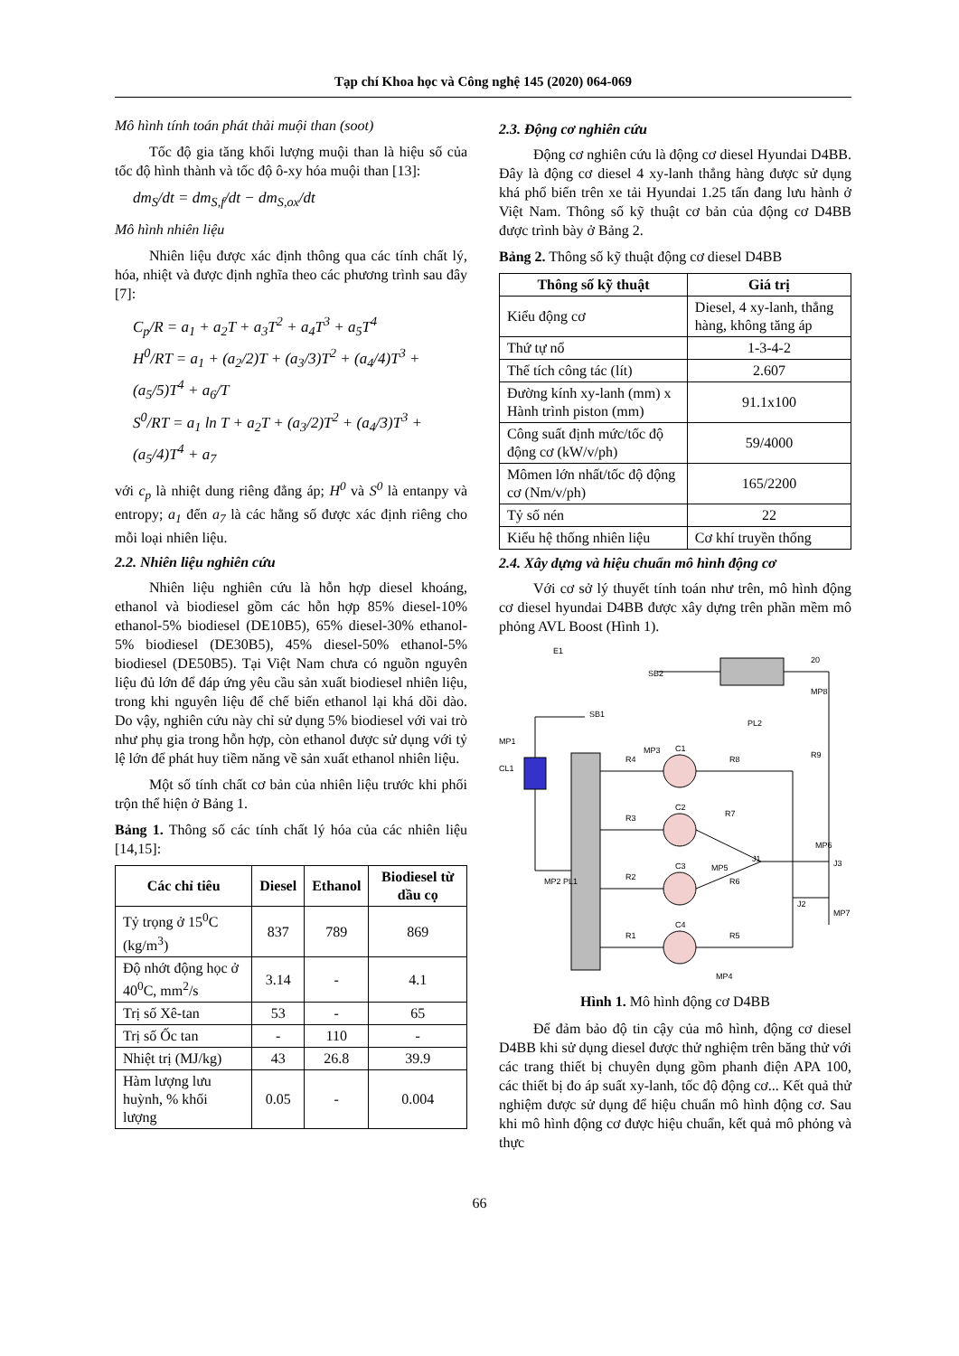Tạp chí Khoa học và Công nghệ 145 (2020) 064-069
Mô hình tính toán phát thải muội than (soot)
Tốc độ gia tăng khối lượng muội than là hiệu số của tốc độ hình thành và tốc độ ô-xy hóa muội than [13]:
dm<sub>S</sub>/dt = dm<sub>S,f</sub>/dt − dm<sub>S,ox</sub>/dt
Mô hình nhiên liệu
Nhiên liệu được xác định thông qua các tính chất lý, hóa, nhiệt và được định nghĩa theo các phương trình sau đây [7]:
C<sub>p</sub>/R = a<sub>1</sub> + a<sub>2</sub>T + a<sub>3</sub>T<sup>2</sup> + a<sub>4</sub>T<sup>3</sup> + a<sub>5</sub>T<sup>4</sup>
H<sup>0</sup>/RT = a<sub>1</sub> + (a<sub>2</sub>/2)T + (a<sub>3</sub>/3)T<sup>2</sup> + (a<sub>4</sub>/4)T<sup>3</sup> + (a<sub>5</sub>/5)T<sup>4</sup> + a<sub>6</sub>/T
S<sup>0</sup>/RT = a<sub>1</sub> ln T + a<sub>2</sub>T + (a<sub>3</sub>/2)T<sup>2</sup> + (a<sub>4</sub>/3)T<sup>3</sup> + (a<sub>5</sub>/4)T<sup>4</sup> + a<sub>7</sub>
với c<sub>p</sub> là nhiệt dung riêng đẳng áp; H<sup>0</sup> và S<sup>0</sup> là entanpy và entropy; a<sub>1</sub> đến a<sub>7</sub> là các hằng số được xác định riêng cho mỗi loại nhiên liệu.
2.2. Nhiên liệu nghiên cứu
Nhiên liệu nghiên cứu là hỗn hợp diesel khoáng, ethanol và biodiesel gồm các hỗn hợp 85% diesel-10% ethanol-5% biodiesel (DE10B5), 65% diesel-30% ethanol-5% biodiesel (DE30B5), 45% diesel-50% ethanol-5% biodiesel (DE50B5). Tại Việt Nam chưa có nguồn nguyên liệu đủ lớn để đáp ứng yêu cầu sản xuất biodiesel nhiên liệu, trong khi nguyên liệu để chế biến ethanol lại khá dồi dào. Do vậy, nghiên cứu này chỉ sử dụng 5% biodiesel với vai trò như phụ gia trong hỗn hợp, còn ethanol được sử dụng với tỷ lệ lớn để phát huy tiềm năng về sản xuất ethanol nhiên liệu.
Một số tính chất cơ bản của nhiên liệu trước khi phối trộn thể hiện ở Bảng 1.
Bảng 1. Thông số các tính chất lý hóa của các nhiên liệu [14,15]:
| Các chỉ tiêu | Diesel | Ethanol | Biodiesel từ dầu cọ |
| --- | --- | --- | --- |
| Tỷ trọng ở 15<sup>0</sup>C (kg/m<sup>3</sup>) | 837 | 789 | 869 |
| Độ nhớt động học ở 40<sup>0</sup>C, mm<sup>2</sup>/s | 3.14 | - | 4.1 |
| Trị số Xê-tan | 53 | - | 65 |
| Trị số Ốc tan | - | 110 | - |
| Nhiệt trị (MJ/kg) | 43 | 26.8 | 39.9 |
| Hàm lượng lưu huỳnh, % khối lượng | 0.05 | - | 0.004 |
2.3. Động cơ nghiên cứu
Động cơ nghiên cứu là động cơ diesel Hyundai D4BB. Đây là động cơ diesel 4 xy-lanh thẳng hàng được sử dụng khá phổ biến trên xe tải Hyundai 1.25 tấn đang lưu hành ở Việt Nam. Thông số kỹ thuật cơ bản của động cơ D4BB được trình bày ở Bảng 2.
Bảng 2. Thông số kỹ thuật động cơ diesel D4BB
| Thông số kỹ thuật | Giá trị |
| --- | --- |
| Kiểu động cơ | Diesel, 4 xy-lanh, thẳng hàng, không tăng áp |
| Thứ tự nổ | 1-3-4-2 |
| Thể tích công tác (lít) | 2.607 |
| Đường kính xy-lanh (mm) x Hành trình piston (mm) | 91.1x100 |
| Công suất định mức/tốc độ động cơ (kW/v/ph) | 59/4000 |
| Mômen lớn nhất/tốc độ động cơ (Nm/v/ph) | 165/2200 |
| Tỷ số nén | 22 |
| Kiểu hệ thống nhiên liệu | Cơ khí truyền thống |
2.4. Xây dựng và hiệu chuẩn mô hình động cơ
Với cơ sở lý thuyết tính toán như trên, mô hình động cơ diesel hyundai D4BB được xây dựng trên phần mềm mô phỏng AVL Boost (Hình 1).
E1
SB2
20
MP8
PL2
SB1
MP1
CL1
R9
C1
C2
C3
C4
R4
R3
R2
R1
R8
R7
R6
R5
J1
J2
J3
MP6
MP7
MP5
MP4
MP2 PL1
MP3
Hình 1. Mô hình động cơ D4BB
Để đảm bảo độ tin cậy của mô hình, động cơ diesel D4BB khi sử dụng diesel được thử nghiệm trên băng thử với các trang thiết bị chuyên dụng gồm phanh điện APA 100, các thiết bị đo áp suất xy-lanh, tốc độ động cơ... Kết quả thử nghiệm được sử dụng để hiệu chuẩn mô hình động cơ. Sau khi mô hình động cơ được hiệu chuẩn, kết quả mô phỏng và thực
66